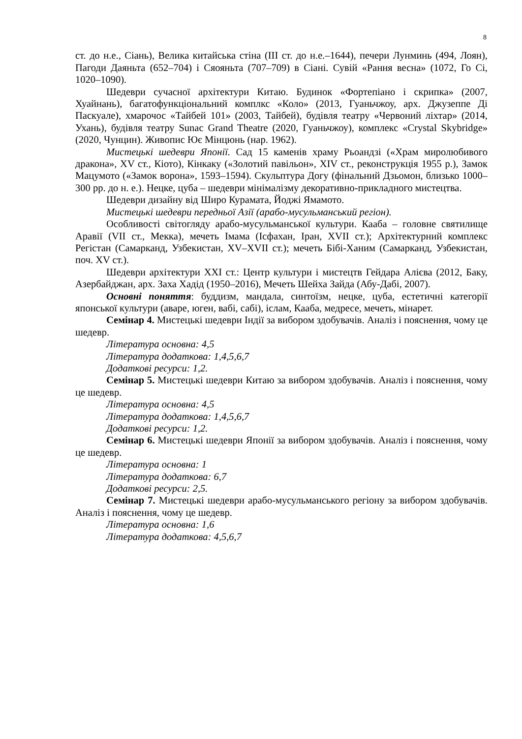8
ст. до н.е., Сіань), Велика китайська стіна (ІІІ ст. до н.е.–1644), печери Лунминь (494, Лоян), Пагоди Даяньта (652–704) і Сяояньта (707–709) в Сіані. Сувій «Рання весна» (1072, Го Сі, 1020–1090).
Шедеври сучасної архітектури Китаю. Будинок «Фортепіано і скрипка» (2007, Хуайнань), багатофункціональний комплкс «Коло» (2013, Гуаньчжоу, арх. Джузеппе Ді Паскуале), хмарочос «Тайбей 101» (2003, Тайбей), будівля театру «Червоний ліхтар» (2014, Ухань), будівля театру Sunac Grand Theatre (2020, Гуаньчжоу), комплекс «Crystal Skybridge» (2020, Чунцин). Живопис Ює Мінцюнь (нар. 1962).
Мистецькі шедеври Японії. Сад 15 каменів храму Рьоандзі («Храм миролюбивого дракона», XV ст., Кіото), Кінкаку («Золотий павільон», XIV ст., реконструкція 1955 р.), Замок Мацумото («Замок ворона», 1593–1594). Скульптура Догу (фінальний Дзьомон, близько 1000–300 рр. до н. е.). Нецке, цуба – шедеври мінімалізму декоративно-прикладного мистецтва.
Шедеври дизайну від Широ Курамата, Йоджі Ямамото.
Мистецькі шедеври передньої Азії (арабо-мусульманський регіон).
Особливості світогляду арабо-мусульманської культури. Кааба – головне святилище Аравії (VII ст., Мекка), мечеть Імама (Ісфахан, Іран, XVII ст.); Архітектурний комплекс Регістан (Самарканд, Узбекистан, XV–XVII ст.); мечеть Бібі-Ханим (Самарканд, Узбекистан, поч. XV ст.).
Шедеври архітектури ХХІ ст.: Центр культури і мистецтв Гейдара Алієва (2012, Баку, Азербайджан, арх. Заха Хадід (1950–2016), Мечеть Шейха Зайда (Абу-Дабі, 2007).
Основні поняття: буддизм, мандала, синтоїзм, нецке, цуба, естетичні категорії японської культури (аваре, юген, вабі, сабі), іслам, Кааба, медресе, мечеть, мінарет.
Семінар 4. Мистецькі шедеври Індії за вибором здобувачів. Аналіз і пояснення, чому це шедевр.
Література основна: 4,5
Література додаткова: 1,4,5,6,7
Додаткові ресурси: 1,2.
Семінар 5. Мистецькі шедеври Китаю за вибором здобувачів. Аналіз і пояснення, чому це шедевр.
Література основна: 4,5
Література додаткова: 1,4,5,6,7
Додаткові ресурси: 1,2.
Семінар 6. Мистецькі шедеври Японії за вибором здобувачів. Аналіз і пояснення, чому це шедевр.
Література основна: 1
Література додаткова: 6,7
Додаткові ресурси: 2,5.
Семінар 7. Мистецькі шедеври арабо-мусульманського регіону за вибором здобувачів. Аналіз і пояснення, чому це шедевр.
Література основна: 1,6
Література додаткова: 4,5,6,7